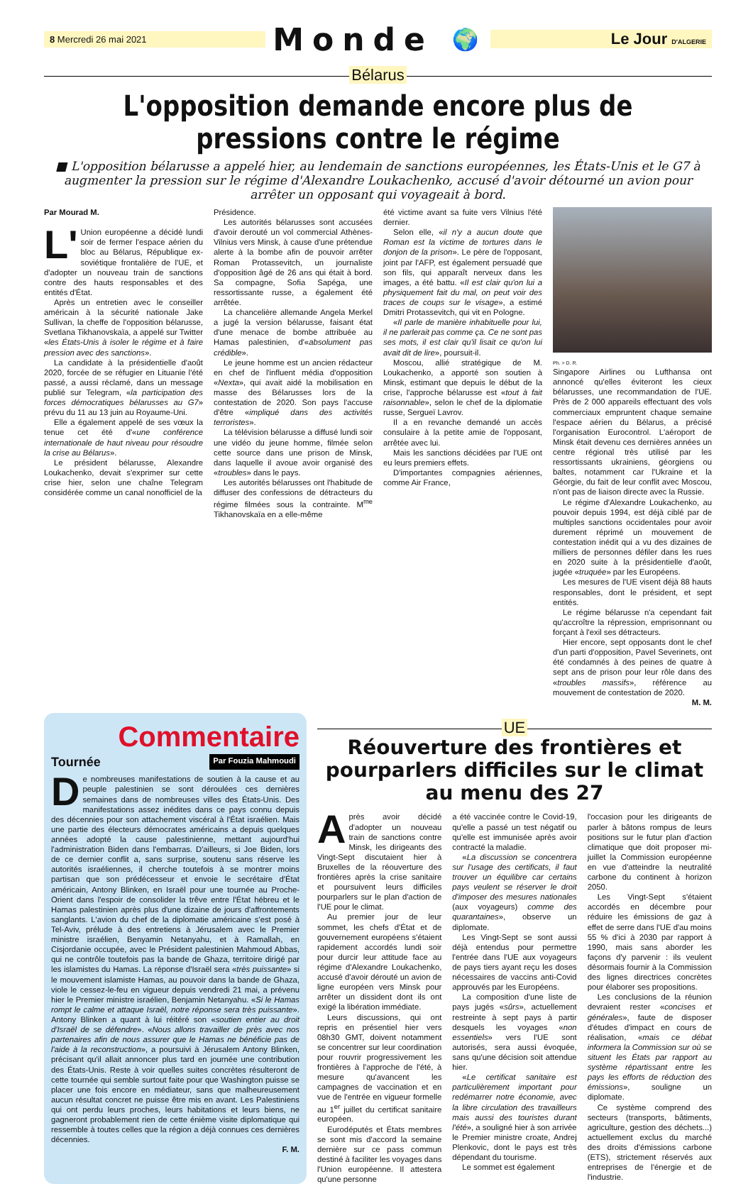8 Mercredi 26 mai 2021
Monde
🌍
Le Jour D'ALGERIE
Bélarus
L'opposition demande encore plus de pressions contre le régime
■ L'opposition bélarusse a appelé hier, au lendemain de sanctions européennes, les États-Unis et le G7 à augmenter la pression sur le régime d'Alexandre Loukachenko, accusé d'avoir détourné un avion pour arrêter un opposant qui voyageait à bord.
Par Mourad M.
L' Union européenne a décidé lundi soir de fermer l'espace aérien du bloc au Bélarus, République ex-soviétique frontalière de l'UE, et d'adopter un nouveau train de sanctions contre des hauts responsables et des entités d'État.
Après un entretien avec le conseiller américain à la sécurité nationale Jake Sullivan, la cheffe de l'opposition bélarusse, Svetlana Tikhanovskaïa, a appelé sur Twitter «les États-Unis à isoler le régime et à faire pression avec des sanctions».
La candidate à la présidentielle d'août 2020, forcée de se réfugier en Lituanie l'été passé, a aussi réclamé, dans un message publié sur Telegram, «la participation des forces démocratiques bélarusses au G7» prévu du 11 au 13 juin au Royaume-Uni.
Elle a également appelé de ses vœux la tenue cet été d'«une conférence internationale de haut niveau pour résoudre la crise au Bélarus».
Le président bélarusse, Alexandre Loukachenko, devait s'exprimer sur cette crise hier, selon une chaîne Telegram considérée comme un canal nonofficiel de la
Présidence.
Les autorités bélarusses sont accusées d'avoir derouté un vol commercial Athènes-Vilnius vers Minsk, à cause d'une prétendue alerte à la bombe afin de pouvoir arrêter Roman Protassevitch, un journaliste d'opposition âgé de 26 ans qui était à bord. Sa compagne, Sofia Sapéga, une ressortissante russe, a également été arrêtée.
La chancelière allemande Angela Merkel a jugé la version bélarusse, faisant état d'une menace de bombe attribuée au Hamas palestinien, d'«absolument pas crédible».
Le jeune homme est un ancien rédacteur en chef de l'influent média d'opposition «Nexta», qui avait aidé la mobilisation en masse des Bélarusses lors de la contestation de 2020. Son pays l'accuse d'être «impliqué dans des activités terroristes».
La télévision bélarusse a diffusé lundi soir une vidéo du jeune homme, filmée selon cette source dans une prison de Minsk, dans laquelle il avoue avoir organisé des «troubles» dans le pays.
Les autorités bélarusses ont l'habitude de diffuser des confessions de détracteurs du régime filmées sous la contrainte. M<sup>me</sup> Tikhanovskaïa en a elle-même
été victime avant sa fuite vers Vilnius l'été dernier.
Selon elle, «il n'y a aucun doute que Roman est la victime de tortures dans le donjon de la prison». Le père de l'opposant, joint par l'AFP, est également persuadé que son fils, qui apparaît nerveux dans les images, a été battu. «Il est clair qu'on lui a physiquement fait du mal, on peut voir des traces de coups sur le visage», a estimé Dmitri Protassevitch, qui vit en Pologne.
«Il parle de manière inhabituelle pour lui, il ne parlerait pas comme ça. Ce ne sont pas ses mots, il est clair qu'il lisait ce qu'on lui avait dit de lire», poursuit-il.
Moscou, allié stratégique de M. Loukachenko, a apporté son soutien à Minsk, estimant que depuis le début de la crise, l'approche bélarusse est «tout à fait raisonnable», selon le chef de la diplomatie russe, Sergueï Lavrov.
Il a en revanche demandé un accès consulaire à la petite amie de l'opposant, arrêtée avec lui.
Mais les sanctions décidées par l'UE ont eu leurs premiers effets.
D'importantes compagnies aériennes, comme Air France,
Ph. > D. R.
Singapore Airlines ou Lufthansa ont annoncé qu'elles éviteront les cieux bélarusses, une recommandation de l'UE. Près de 2 000 appareils effectuant des vols commerciaux empruntent chaque semaine l'espace aérien du Bélarus, a précisé l'organisation Eurocontrol. L'aéroport de Minsk était devenu ces dernières années un centre régional très utilisé par les ressortissants ukrainiens, géorgiens ou baltes, notamment car l'Ukraine et la Géorgie, du fait de leur conflit avec Moscou, n'ont pas de liaison directe avec la Russie.
Le régime d'Alexandre Loukachenko, au pouvoir depuis 1994, est déjà ciblé par de multiples sanctions occidentales pour avoir durement réprimé un mouvement de contestation inédit qui a vu des dizaines de milliers de personnes défiler dans les rues en 2020 suite à la présidentielle d'août, jugée «truquée» par les Européens.
Les mesures de l'UE visent déjà 88 hauts responsables, dont le président, et sept entités.
Le régime bélarusse n'a cependant fait qu'accroître la répression, emprisonnant ou forçant à l'exil ses détracteurs.
Hier encore, sept opposants dont le chef d'un parti d'opposition, Pavel Severinets, ont été condamnés à des peines de quatre à sept ans de prison pour leur rôle dans des «troubles massifs», référence au mouvement de contestation de 2020.
M. M.
Commentaire
Tournée Par Fouzia Mahmoudi
De nombreuses manifestations de soutien à la cause et au peuple palestinien se sont déroulées ces dernières semaines dans de nombreuses villes des États-Unis. Des manifestations assez inédites dans ce pays connu depuis des décennies pour son attachement viscéral à l'État israélien. Mais une partie des électeurs démocrates américains a depuis quelques années adopté la cause palestinienne, mettant aujourd'hui l'administration Biden dans l'embarras. D'ailleurs, si Joe Biden, lors de ce dernier conflit a, sans surprise, soutenu sans réserve les autorités israéliennes, il cherche toutefois à se montrer moins partisan que son prédécesseur et envoie le secrétaire d'État américain, Antony Blinken, en Israël pour une tournée au Proche-Orient dans l'espoir de consolider la trêve entre l'État hébreu et le Hamas palestinien après plus d'une dizaine de jours d'affrontements sanglants. L'avion du chef de la diplomatie américaine s'est posé à Tel-Aviv, prélude à des entretiens à Jérusalem avec le Premier ministre israélien, Benyamin Netanyahu, et à Ramallah, en Cisjordanie occupée, avec le Président palestinien Mahmoud Abbas, qui ne contrôle toutefois pas la bande de Ghaza, territoire dirigé par les islamistes du Hamas. La réponse d'Israël sera «très puissante» si le mouvement islamiste Hamas, au pouvoir dans la bande de Ghaza, viole le cessez-le-feu en vigueur depuis vendredi 21 mai, a prévenu hier le Premier ministre israélien, Benjamin Netanyahu. «Si le Hamas rompt le calme et attaque Israël, notre réponse sera très puissante». Antony Blinken a quant à lui réitéré son «soutien entier au droit d'Israël de se défendre». «Nous allons travailler de près avec nos partenaires afin de nous assurer que le Hamas ne bénéficie pas de l'aide à la reconstruction», a poursuivi à Jérusalem Antony Blinken, précisant qu'il allait annoncer plus tard en journée une contribution des États-Unis. Reste à voir quelles suites concrètes résulteront de cette tournée qui semble surtout faite pour que Washington puisse se placer une fois encore en médiateur, sans que malheureusement aucun résultat concret ne puisse être mis en avant. Les Palestiniens qui ont perdu leurs proches, leurs habitations et leurs biens, ne gagneront probablement rien de cette énième visite diplomatique qui ressemble à toutes celles que la région a déjà connues ces dernières décennies.
F. M.
UE
Réouverture des frontières et pourparlers difficiles sur le climat au menu des 27
Après avoir décidé d'adopter un nouveau train de sanctions contre Minsk, les dirigeants des Vingt-Sept discutaient hier à Bruxelles de la réouverture des frontières après la crise sanitaire et poursuivent leurs difficiles pourparlers sur le plan d'action de l'UE pour le climat.
Au premier jour de leur sommet, les chefs d'État et de gouvernement européens s'étaient rapidement accordés lundi soir pour durcir leur attitude face au régime d'Alexandre Loukachenko, accusé d'avoir dérouté un avion de ligne européen vers Minsk pour arrêter un dissident dont ils ont exigé la libération immédiate.
Leurs discussions, qui ont repris en présentiel hier vers 08h30 GMT, doivent notamment se concentrer sur leur coordination pour rouvrir progressivement les frontières à l'approche de l'été, à mesure qu'avancent les campagnes de vaccination et en vue de l'entrée en vigueur formelle au 1<sup>er</sup> juillet du certificat sanitaire européen.
Eurodéputés et États membres se sont mis d'accord la semaine dernière sur ce pass commun destiné à faciliter les voyages dans l'Union européenne. Il attestera qu'une personne
a été vaccinée contre le Covid-19, qu'elle a passé un test négatif ou qu'elle est immunisée après avoir contracté la maladie.
«La discussion se concentrera sur l'usage des certificats, il faut trouver un équilibre car certains pays veulent se réserver le droit d'imposer des mesures nationales (aux voyageurs) comme des quarantaines», observe un diplomate.
Les Vingt-Sept se sont aussi déjà entendus pour permettre l'entrée dans l'UE aux voyageurs de pays tiers ayant reçu les doses nécessaires de vaccins anti-Covid approuvés par les Européens.
La composition d'une liste de pays jugés «sûrs», actuellement restreinte à sept pays à partir desquels les voyages «non essentiels» vers l'UE sont autorisés, sera aussi évoquée, sans qu'une décision soit attendue hier.
«Le certificat sanitaire est particulièrement important pour redémarrer notre économie, avec la libre circulation des travailleurs mais aussi des touristes durant l'été», a souligné hier à son arrivée le Premier ministre croate, Andrej Plenkovic, dont le pays est très dépendant du tourisme.
Le sommet est également
l'occasion pour les dirigeants de parler à bâtons rompus de leurs positions sur le futur plan d'action climatique que doit proposer mi-juillet la Commission européenne en vue d'atteindre la neutralité carbone du continent à horizon 2050.
Les Vingt-Sept s'étaient accordés en décembre pour réduire les émissions de gaz à effet de serre dans l'UE d'au moins 55 % d'ici à 2030 par rapport à 1990, mais sans aborder les façons d'y parvenir : ils veulent désormais fournir à la Commission des lignes directrices concrètes pour élaborer ses propositions.
Les conclusions de la réunion devraient rester «concises et générales», faute de disposer d'études d'impact en cours de réalisation, «mais ce débat informera la Commission sur où se situent les États par rapport au système répartissant entre les pays les efforts de réduction des émissions», souligne un diplomate.
Ce système comprend des secteurs (transports, bâtiments, agriculture, gestion des déchets...) actuellement exclus du marché des droits d'émissions carbone (ETS), strictement réservés aux entreprises de l'énergie et de l'industrie.